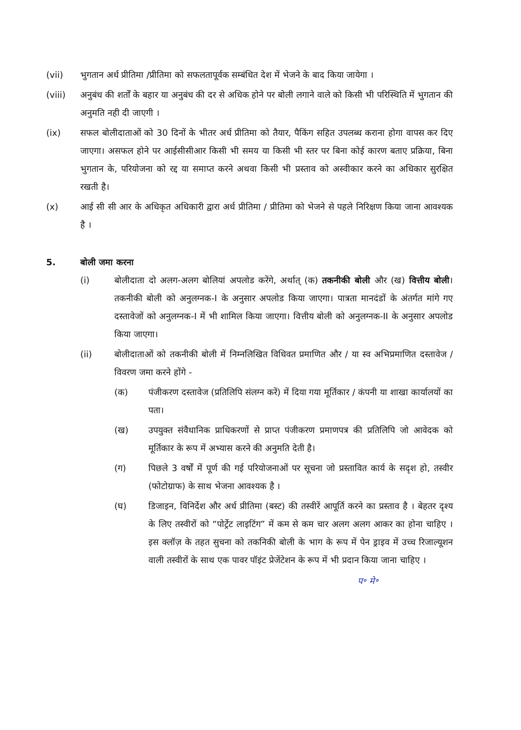(vii) भुगतान अर्ध प्रीतिमा /प्रीतिमा को सफलतापूर्वक सम्बंधित देश में भेजने के बाद किया जायेगा ।
(viii) अनुबंध की शर्तों के बहार या अनुबंध की दर से अधिक होने पर बोली लगाने वाले को किसी भी परिस्थिति में भुगतान की अनुमति नही दी जाएगी ।
(ix) सफल बोलीदाताओं को 30 दिनों के भीतर अर्ध प्रीतिमा को तैयार, पैकिंग सहित उपलब्ध कराना होगा वापस कर दिए जाएगा। असफल होने पर आईसीसीआर किसी भी समय या किसी भी स्तर पर बिना कोई कारण बताए प्रक्रिया, बिना भुगतान के, परियोजना को रद्द या समाप्त करने अथवा किसी भी प्रस्ताव को अस्वीकार करने का अधिकार सुरक्षित रखती है।
(x) आई सी सी आर के अधिकृत अधिकारी द्वारा अर्ध प्रीतिमा / प्रीतिमा को भेजने से पहले निरिक्षण किया जाना आवश्यक है ।
5. बोली जमा करना
(i) बोलीदाता दो अलग-अलग बोलियां अपलोड करेंगे, अर्थात् (क) तकनीकी बोली और (ख) वित्तीय बोली। तकनीकी बोली को अनुलग्नक-I के अनुसार अपलोड किया जाएगा। पात्रता मानदंडों के अंतर्गत मांगे गए दस्तावेजों को अनुलग्नक-I में भी शामिल किया जाएगा। वित्तीय बोली को अनुलग्नक-II के अनुसार अपलोड किया जाएगा।
(ii) बोलीदाताओं को तकनीकी बोली में निम्नलिखित विधिवत प्रमाणित और / या स्व अभिप्रमाणित दस्तावेज / विवरण जमा करने होंगे -
(क) पंजीकरण दस्तावेज (प्रतिलिपि संलग्न करें) में दिया गया मूर्तिकार / कंपनी या शाखा कार्यालयों का पता।
(ख) उपयुक्त संवैधानिक प्राधिकरणों से प्राप्त पंजीकरण प्रमाणपत्र की प्रतिलिपि जो आवेदक को मूर्तिकार के रूप में अभ्यास करने की अनुमति देती है।
(ग) पिछले 3 वर्षों में पूर्ण की गई परियोजनाओं पर सूचना जो प्रस्तावित कार्य के सदृश हो, तस्वीर (फोटोग्राफ) के साथ भेजना आवश्यक है ।
(घ) डिजाइन, विनिर्देश और अर्ध प्रीतिमा (बस्ट) की तस्वीरें आपूर्ति करने का प्रस्ताव है । बेहतर दृश्य के लिए तस्वीरों को “पोर्ट्रेट लाइटिंग” में कम से कम चार अलग अलग आकर का होना चाहिए । इस क्लॉज़ के तहत सुचना को तकनिकी बोली के भाग के रूप में पेन ड्राइव में उच्च रिजाल्यूशन वाली तस्वीरों के साथ एक पावर पॉइंट प्रेजेंटेशन के रूप में भी प्रदान किया जाना चाहिए ।
प॰ मे॰